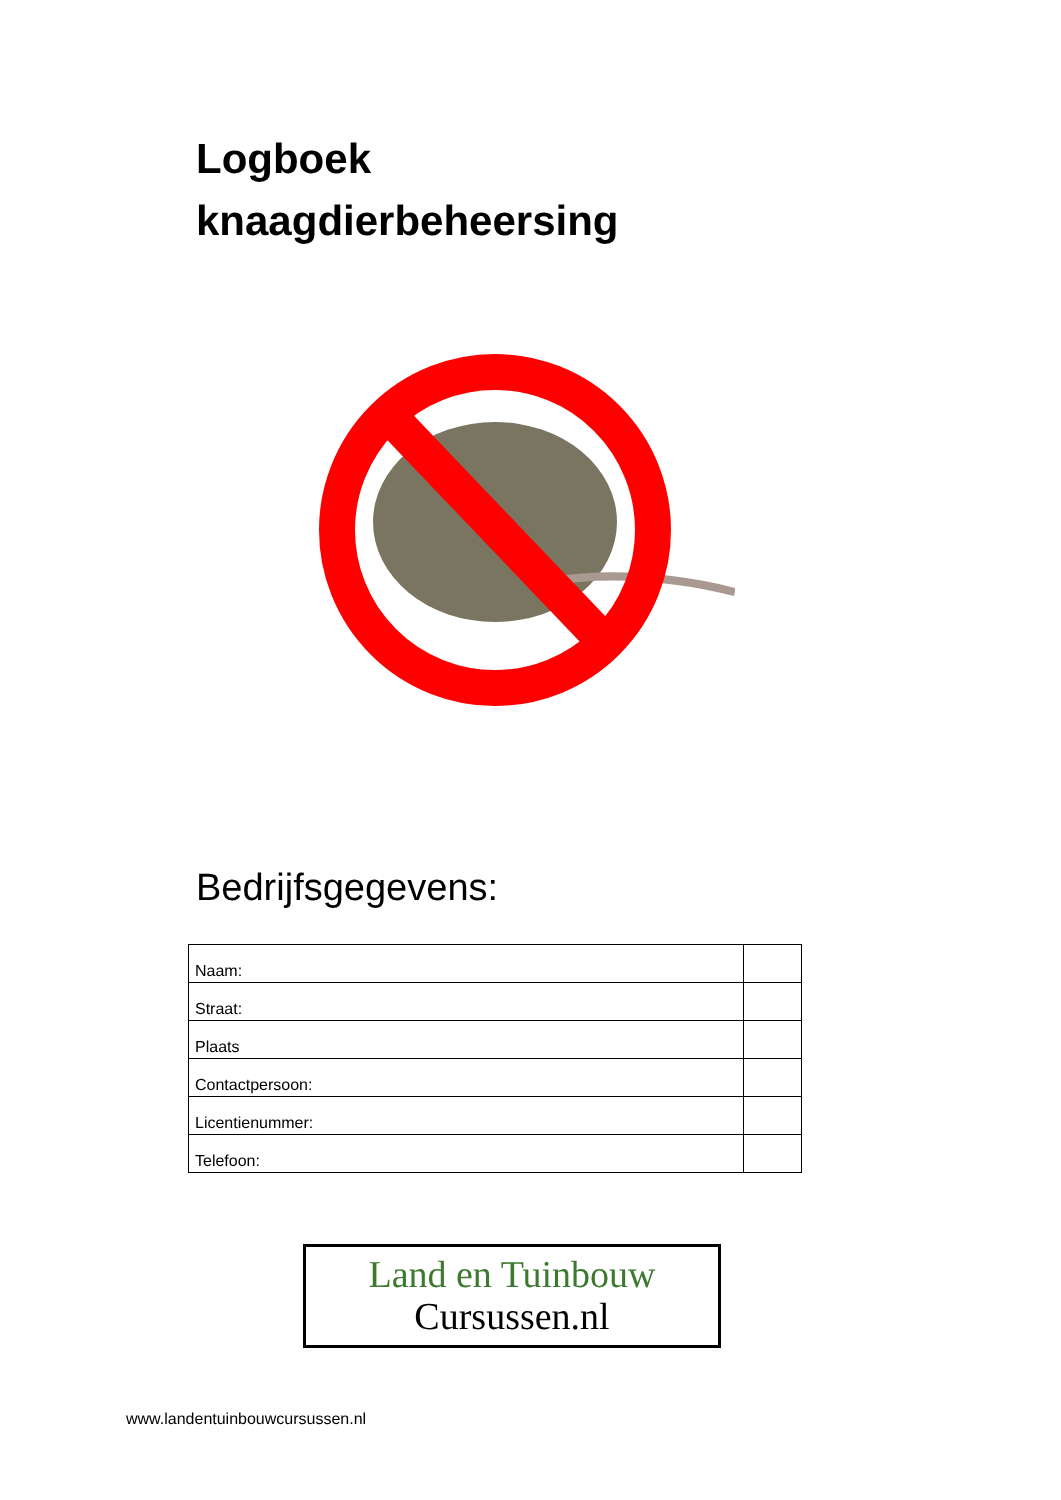Logboek
knaagdierbeheersing
Bedrijfsgegevens:
| Naam: | |
| Straat: | |
| Plaats | |
| Contactpersoon: | |
| Licentienummer: | |
| Telefoon: | |
Land en Tuinbouw
Cursussen.nl
www.landentuinbouwcursussen.nl